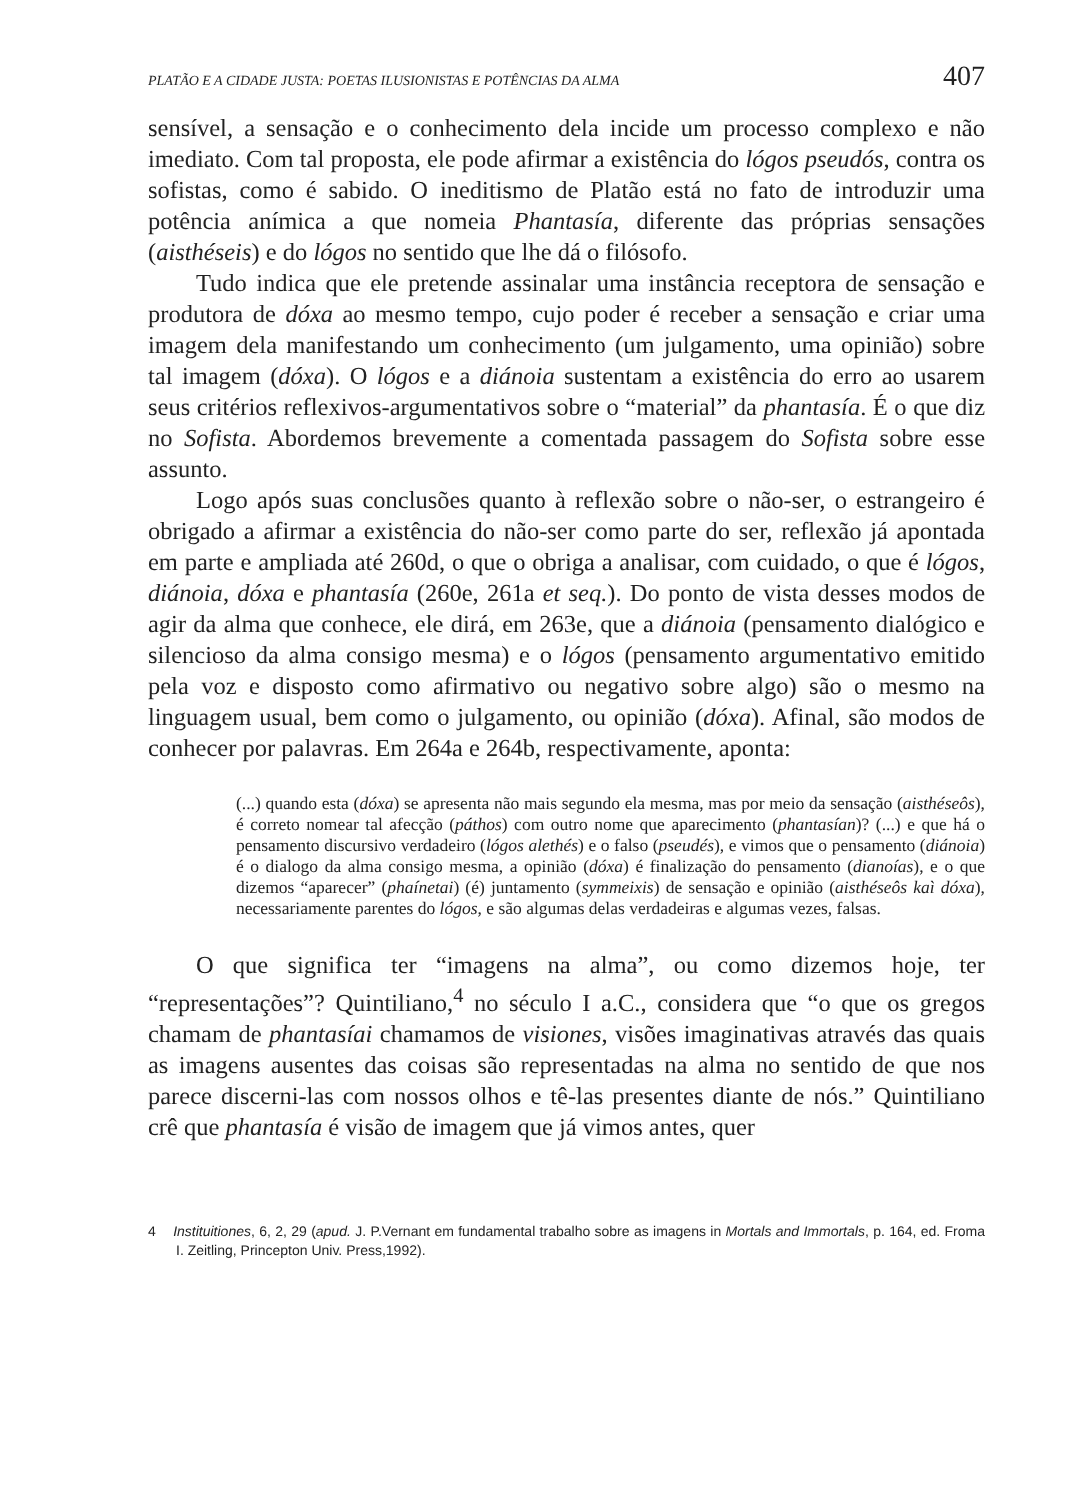PLATÃO E A CIDADE JUSTA: POETAS ILUSIONISTAS E POTÊNCIAS DA ALMA 407
sensível, a sensação e o conhecimento dela incide um processo complexo e não imediato. Com tal proposta, ele pode afirmar a existência do lógos pseudós, contra os sofistas, como é sabido. O ineditismo de Platão está no fato de introduzir uma potência anímica a que nomeia Phantasía, diferente das próprias sensações (aisthéseis) e do lógos no sentido que lhe dá o filósofo.
Tudo indica que ele pretende assinalar uma instância receptora de sensação e produtora de dóxa ao mesmo tempo, cujo poder é receber a sensação e criar uma imagem dela manifestando um conhecimento (um julgamento, uma opinião) sobre tal imagem (dóxa). O lógos e a diánoia sustentam a existência do erro ao usarem seus critérios reflexivos-argumentativos sobre o “material” da phantasía. É o que diz no Sofista. Abordemos brevemente a comentada passagem do Sofista sobre esse assunto.
Logo após suas conclusões quanto à reflexão sobre o não-ser, o estrangeiro é obrigado a afirmar a existência do não-ser como parte do ser, reflexão já apontada em parte e ampliada até 260d, o que o obriga a analisar, com cuidado, o que é lógos, diánoia, dóxa e phantasía (260e, 261a et seq.). Do ponto de vista desses modos de agir da alma que conhece, ele dirá, em 263e, que a diánoia (pensamento dialógico e silencioso da alma consigo mesma) e o lógos (pensamento argumentativo emitido pela voz e disposto como afirmativo ou negativo sobre algo) são o mesmo na linguagem usual, bem como o julgamento, ou opinião (dóxa). Afinal, são modos de conhecer por palavras. Em 264a e 264b, respectivamente, aponta:
(...) quando esta (dóxa) se apresenta não mais segundo ela mesma, mas por meio da sensação (aisthéseôs), é correto nomear tal afecção (páthos) com outro nome que aparecimento (phantasían)? (...) e que há o pensamento discursivo verdadeiro (lógos alethés) e o falso (pseudés), e vimos que o pensamento (diánoia) é o dialogo da alma consigo mesma, a opinião (dóxa) é finalização do pensamento (dianoías), e o que dizemos “aparecer” (phaínetai) (é) juntamento (symmeixis) de sensação e opinião (aisthéseôs kaì dóxa), necessariamente parentes do lógos, e são algumas delas verdadeiras e algumas vezes, falsas.
O que significa ter “imagens na alma”, ou como dizemos hoje, ter “representações”? Quintiliano,<sup>4</sup> no século I a.C., considera que “o que os gregos chamam de phantasíai chamamos de visiones, visões imaginativas através das quais as imagens ausentes das coisas são representadas na alma no sentido de que nos parece discerni-las com nossos olhos e tê-las presentes diante de nós.” Quintiliano crê que phantasía é visão de imagem que já vimos antes, quer
4 Instituitiones, 6, 2, 29 (apud. J. P.Vernant em fundamental trabalho sobre as imagens in Mortals and Immortals, p. 164, ed. Froma I. Zeitling, Princepton Univ. Press,1992).